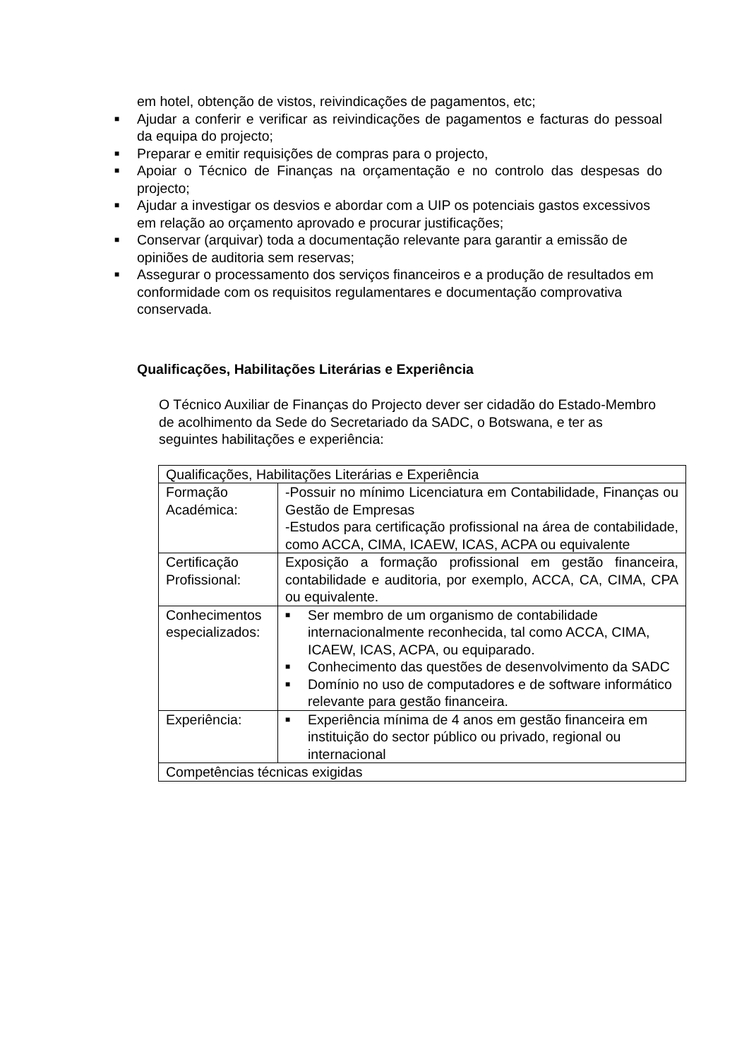em hotel, obtenção de vistos, reivindicações de pagamentos, etc;
■ Ajudar a conferir e verificar as reivindicações de pagamentos e facturas do pessoal da equipa do projecto;
■ Preparar e emitir requisições de compras para o projecto,
■ Apoiar o Técnico de Finanças na orçamentação e no controlo das despesas do projecto;
■ Ajudar a investigar os desvios e abordar com a UIP os potenciais gastos excessivos em relação ao orçamento aprovado e procurar justificações;
■ Conservar (arquivar) toda a documentação relevante para garantir a emissão de opiniões de auditoria sem reservas;
■ Assegurar o processamento dos serviços financeiros e a produção de resultados em conformidade com os requisitos regulamentares e documentação comprovativa conservada.
Qualificações, Habilitações Literárias e Experiência
O Técnico Auxiliar de Finanças do Projecto dever ser cidadão do Estado-Membro de acolhimento da Sede do Secretariado da SADC, o Botswana, e ter as seguintes habilitações e experiência:
| Qualificações, Habilitações Literárias e Experiência | |
| Formação Académica: | -Possuir no mínimo Licenciatura em Contabilidade, Finanças ou Gestão de Empresas -Estudos para certificação profissional na área de contabilidade, como ACCA, CIMA, ICAEW, ICAS, ACPA ou equivalente |
| Certificação Profissional: | Exposição a formação profissional em gestão financeira, contabilidade e auditoria, por exemplo, ACCA, CA, CIMA, CPA ou equivalente. |
| Conhecimentos especializados: | ■ Ser membro de um organismo de contabilidade internacionalmente reconhecida, tal como ACCA, CIMA, ICAEW, ICAS, ACPA, ou equiparado. ■ Conhecimento das questões de desenvolvimento da SADC ■ Domínio no uso de computadores e de software informático relevante para gestão financeira. |
| Experiência: | ■ Experiência mínima de 4 anos em gestão financeira em instituição do sector público ou privado, regional ou internacional |
| Competências técnicas exigidas | |